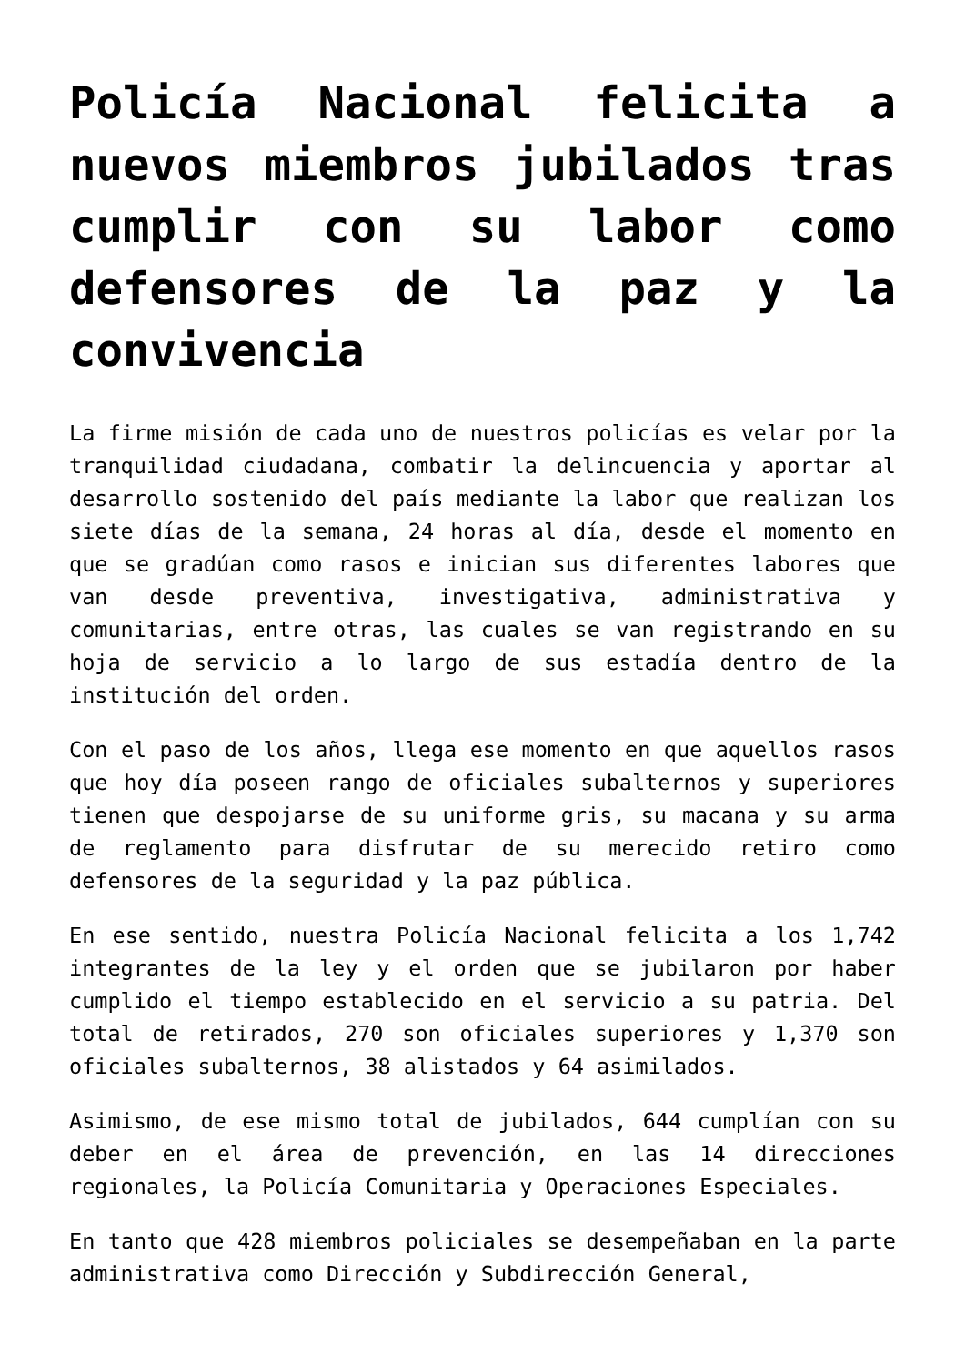Policía Nacional felicita a nuevos miembros jubilados tras cumplir con su labor como defensores de la paz y la convivencia
La firme misión de cada uno de nuestros policías es velar por la tranquilidad ciudadana, combatir la delincuencia y aportar al desarrollo sostenido del país mediante la labor que realizan los siete días de la semana, 24 horas al día, desde el momento en que se gradúan como rasos e inician sus diferentes labores que van desde preventiva, investigativa, administrativa y comunitarias, entre otras, las cuales se van registrando en su hoja de servicio a lo largo de sus estadía dentro de la institución del orden.
Con el paso de los años, llega ese momento en que aquellos rasos que hoy día poseen rango de oficiales subalternos y superiores tienen que despojarse de su uniforme gris, su macana y su arma de reglamento para disfrutar de su merecido retiro como defensores de la seguridad y la paz pública.
En ese sentido, nuestra Policía Nacional felicita a los 1,742 integrantes de la ley y el orden que se jubilaron por haber cumplido el tiempo establecido en el servicio a su patria. Del total de retirados, 270 son oficiales superiores y 1,370 son oficiales subalternos, 38 alistados y 64 asimilados.
Asimismo, de ese mismo total de jubilados, 644 cumplían con su deber en el área de prevención, en las 14 direcciones regionales, la Policía Comunitaria y Operaciones Especiales.
En tanto que 428 miembros policiales se desempeñaban en la parte administrativa como Dirección y Subdirección General,